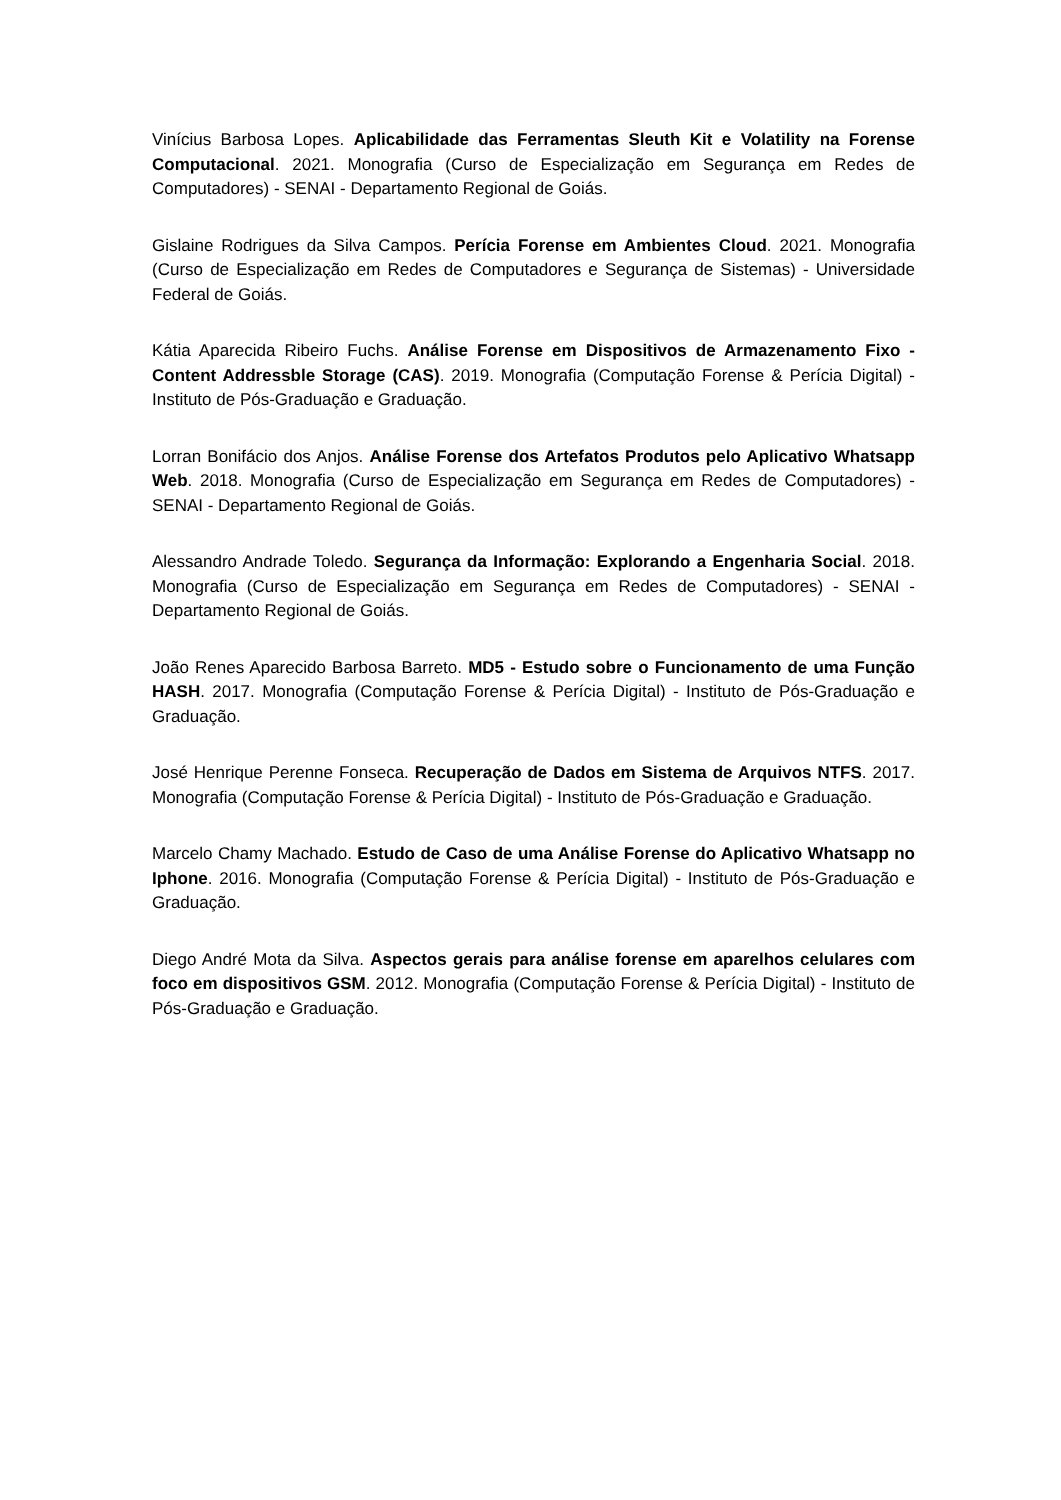Vinícius Barbosa Lopes. Aplicabilidade das Ferramentas Sleuth Kit e Volatility na Forense Computacional. 2021. Monografia (Curso de Especialização em Segurança em Redes de Computadores) - SENAI - Departamento Regional de Goiás.
Gislaine Rodrigues da Silva Campos. Perícia Forense em Ambientes Cloud. 2021. Monografia (Curso de Especialização em Redes de Computadores e Segurança de Sistemas) - Universidade Federal de Goiás.
Kátia Aparecida Ribeiro Fuchs. Análise Forense em Dispositivos de Armazenamento Fixo - Content Addressble Storage (CAS). 2019. Monografia (Computação Forense & Perícia Digital) - Instituto de Pós-Graduação e Graduação.
Lorran Bonifácio dos Anjos. Análise Forense dos Artefatos Produtos pelo Aplicativo Whatsapp Web. 2018. Monografia (Curso de Especialização em Segurança em Redes de Computadores) - SENAI - Departamento Regional de Goiás.
Alessandro Andrade Toledo. Segurança da Informação: Explorando a Engenharia Social. 2018. Monografia (Curso de Especialização em Segurança em Redes de Computadores) - SENAI - Departamento Regional de Goiás.
João Renes Aparecido Barbosa Barreto. MD5 - Estudo sobre o Funcionamento de uma Função HASH. 2017. Monografia (Computação Forense & Perícia Digital) - Instituto de Pós-Graduação e Graduação.
José Henrique Perenne Fonseca. Recuperação de Dados em Sistema de Arquivos NTFS. 2017. Monografia (Computação Forense & Perícia Digital) - Instituto de Pós-Graduação e Graduação.
Marcelo Chamy Machado. Estudo de Caso de uma Análise Forense do Aplicativo Whatsapp no Iphone. 2016. Monografia (Computação Forense & Perícia Digital) - Instituto de Pós-Graduação e Graduação.
Diego André Mota da Silva. Aspectos gerais para análise forense em aparelhos celulares com foco em dispositivos GSM. 2012. Monografia (Computação Forense & Perícia Digital) - Instituto de Pós-Graduação e Graduação.